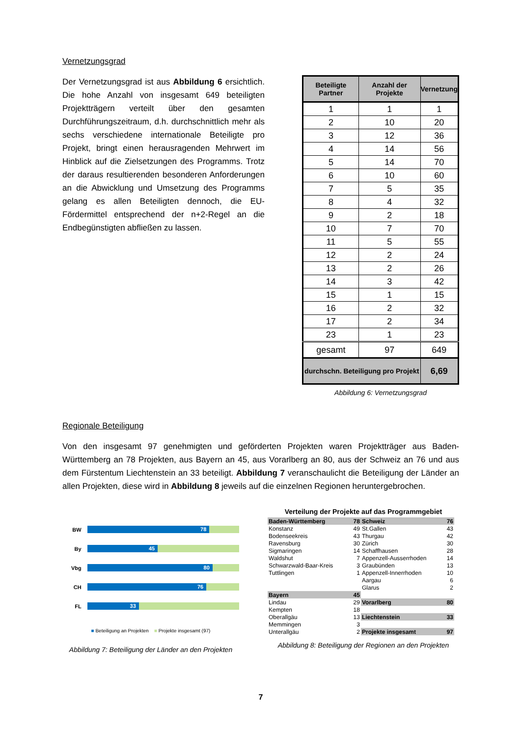Vernetzungsgrad
Der Vernetzungsgrad ist aus Abbildung 6 ersichtlich. Die hohe Anzahl von insgesamt 649 beteiligten Projektträgern verteilt über den gesamten Durchführungszeitraum, d.h. durchschnittlich mehr als sechs verschiedene internationale Beteiligte pro Projekt, bringt einen herausragenden Mehrwert im Hinblick auf die Zielsetzungen des Programms. Trotz der daraus resultierenden besonderen Anforderungen an die Abwicklung und Umsetzung des Programms gelang es allen Beteiligten dennoch, die EU-Fördermittel entsprechend der n+2-Regel an die Endbegünstigten abfließen zu lassen.
| Beteiligte Partner | Anzahl der Projekte | Vernetzung |
| --- | --- | --- |
| 1 | 1 | 1 |
| 2 | 10 | 20 |
| 3 | 12 | 36 |
| 4 | 14 | 56 |
| 5 | 14 | 70 |
| 6 | 10 | 60 |
| 7 | 5 | 35 |
| 8 | 4 | 32 |
| 9 | 2 | 18 |
| 10 | 7 | 70 |
| 11 | 5 | 55 |
| 12 | 2 | 24 |
| 13 | 2 | 26 |
| 14 | 3 | 42 |
| 15 | 1 | 15 |
| 16 | 2 | 32 |
| 17 | 2 | 34 |
| 23 | 1 | 23 |
| gesamt | 97 | 649 |
| durchschn. Beteiligung pro Projekt | | 6,69 |
Abbildung 6: Vernetzungsgrad
Regionale Beteiligung
Von den insgesamt 97 genehmigten und geförderten Projekten waren Projektträger aus Baden-Württemberg an 78 Projekten, aus Bayern an 45, aus Vorarlberg an 80, aus der Schweiz an 76 und aus dem Fürstentum Liechtenstein an 33 beteiligt. Abbildung 7 veranschaulicht die Beteiligung der Länder an allen Projekten, diese wird in Abbildung 8 jeweils auf die einzelnen Regionen heruntergebrochen.
BW
78
By
45
Vbg
80
CH
76
FL
33
■ Beteiligung an Projekten ■ Projekte insgesamt (97)
Abbildung 7: Beteiligung der Länder an den Projekten
Verteilung der Projekte auf das Programmgebiet
| Baden-Württemberg | 78 | Schweiz | 76 |
| Konstanz | 49 | St.Gallen | 43 |
| Bodenseekreis | 43 | Thurgau | 42 |
| Ravensburg | 30 | Zürich | 30 |
| Sigmaringen | 14 | Schaffhausen | 28 |
| Waldshut | 7 | Appenzell-Ausserrhoden | 14 |
| Schwarzwald-Baar-Kreis | 3 | Graubünden | 13 |
| Tuttlingen | 1 | Appenzell-Innerrhoden | 10 |
| | | Aargau | 6 |
| | | Glarus | 2 |
| Bayern | 45 | | |
| Lindau | 29 | Vorarlberg | 80 |
| Kempten | 18 | | |
| Oberallgäu | 13 | Liechtenstein | 33 |
| Memmingen | 3 | | |
| Unterallgäu | 2 | Projekte insgesamt | 97 |
Abbildung 8: Beteiligung der Regionen an den Projekten
7